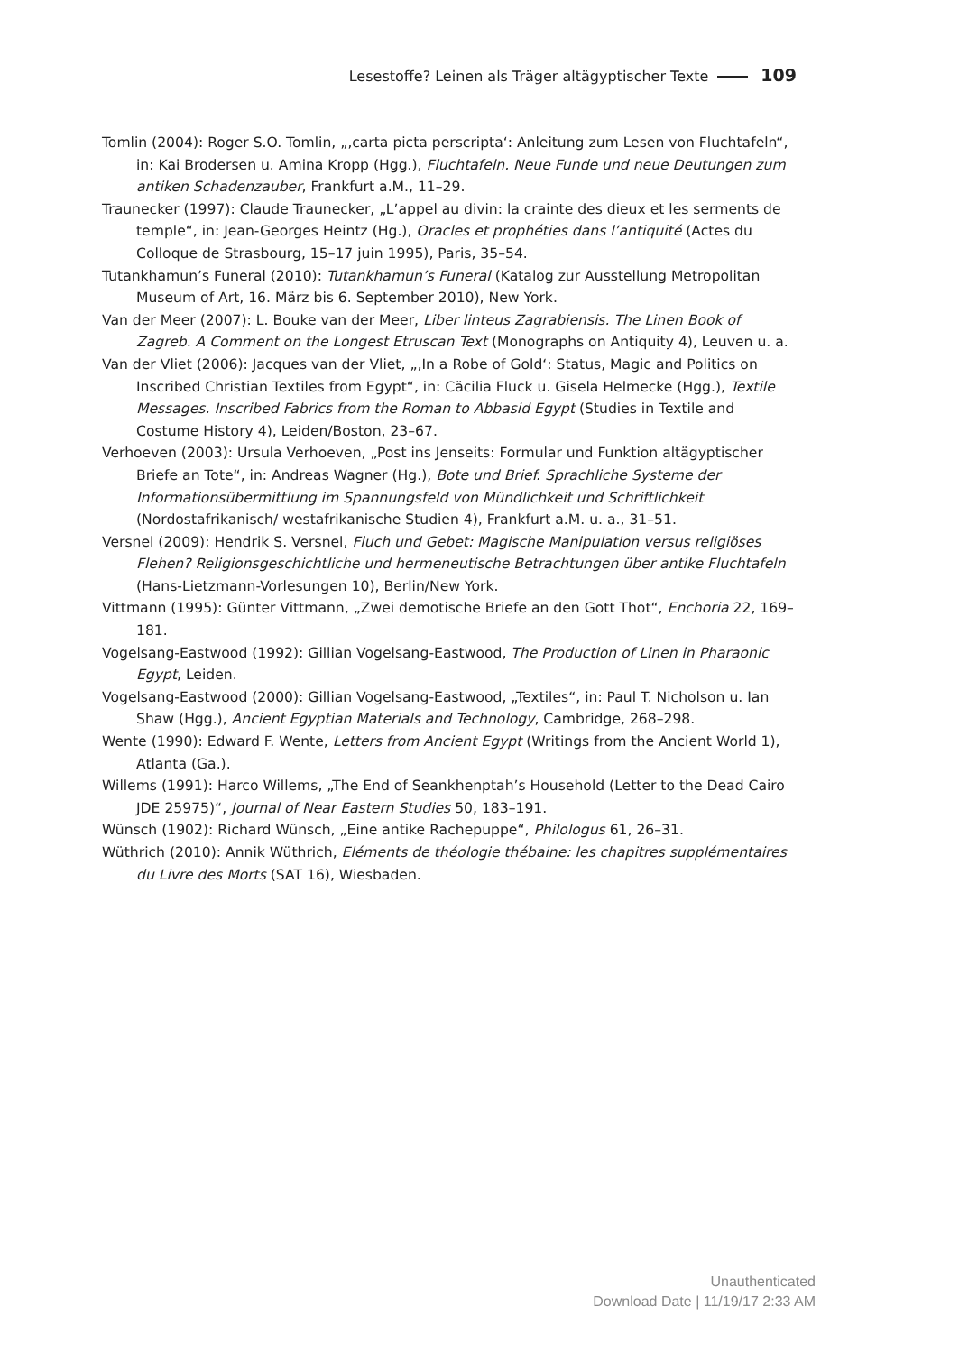Lesestoffe? Leinen als Träger altägyptischer Texte 109
Tomlin (2004): Roger S.O. Tomlin, „‚carta picta perscripta‘: Anleitung zum Lesen von Fluchtafeln“, in: Kai Brodersen u. Amina Kropp (Hgg.), Fluchtafeln. Neue Funde und neue Deutungen zum antiken Schadenzauber, Frankfurt a.M., 11–29.
Traunecker (1997): Claude Traunecker, „L’appel au divin: la crainte des dieux et les serments de temple“, in: Jean-Georges Heintz (Hg.), Oracles et prophéties dans l’antiquité (Actes du Colloque de Strasbourg, 15–17 juin 1995), Paris, 35–54.
Tutankhamun’s Funeral (2010): Tutankhamun’s Funeral (Katalog zur Ausstellung Metropolitan Museum of Art, 16. März bis 6. September 2010), New York.
Van der Meer (2007): L. Bouke van der Meer, Liber linteus Zagrabiensis. The Linen Book of Zagreb. A Comment on the Longest Etruscan Text (Monographs on Antiquity 4), Leuven u. a.
Van der Vliet (2006): Jacques van der Vliet, „‚In a Robe of Gold‘: Status, Magic and Politics on Inscribed Christian Textiles from Egypt“, in: Cäcilia Fluck u. Gisela Helmecke (Hgg.), Textile Messages. Inscribed Fabrics from the Roman to Abbasid Egypt (Studies in Textile and Costume History 4), Leiden/Boston, 23–67.
Verhoeven (2003): Ursula Verhoeven, „Post ins Jenseits: Formular und Funktion altägyptischer Briefe an Tote“, in: Andreas Wagner (Hg.), Bote und Brief. Sprachliche Systeme der Informationsübermittlung im Spannungsfeld von Mündlichkeit und Schriftlichkeit (Nordostafrikanisch/ westafrikanische Studien 4), Frankfurt a.M. u. a., 31–51.
Versnel (2009): Hendrik S. Versnel, Fluch und Gebet: Magische Manipulation versus religiöses Flehen? Religionsgeschichtliche und hermeneutische Betrachtungen über antike Fluchtafeln (Hans-Lietzmann-Vorlesungen 10), Berlin/New York.
Vittmann (1995): Günter Vittmann, „Zwei demotische Briefe an den Gott Thot“, Enchoria 22, 169–181.
Vogelsang-Eastwood (1992): Gillian Vogelsang-Eastwood, The Production of Linen in Pharaonic Egypt, Leiden.
Vogelsang-Eastwood (2000): Gillian Vogelsang-Eastwood, „Textiles“, in: Paul T. Nicholson u. Ian Shaw (Hgg.), Ancient Egyptian Materials and Technology, Cambridge, 268–298.
Wente (1990): Edward F. Wente, Letters from Ancient Egypt (Writings from the Ancient World 1), Atlanta (Ga.).
Willems (1991): Harco Willems, „The End of Seankhenptah’s Household (Letter to the Dead Cairo JDE 25975)“, Journal of Near Eastern Studies 50, 183–191.
Wünsch (1902): Richard Wünsch, „Eine antike Rachepuppe“, Philologus 61, 26–31.
Wüthrich (2010): Annik Wüthrich, Eléments de théologie thébaine: les chapitres supplémentaires du Livre des Morts (SAT 16), Wiesbaden.
Unauthenticated
Download Date | 11/19/17 2:33 AM